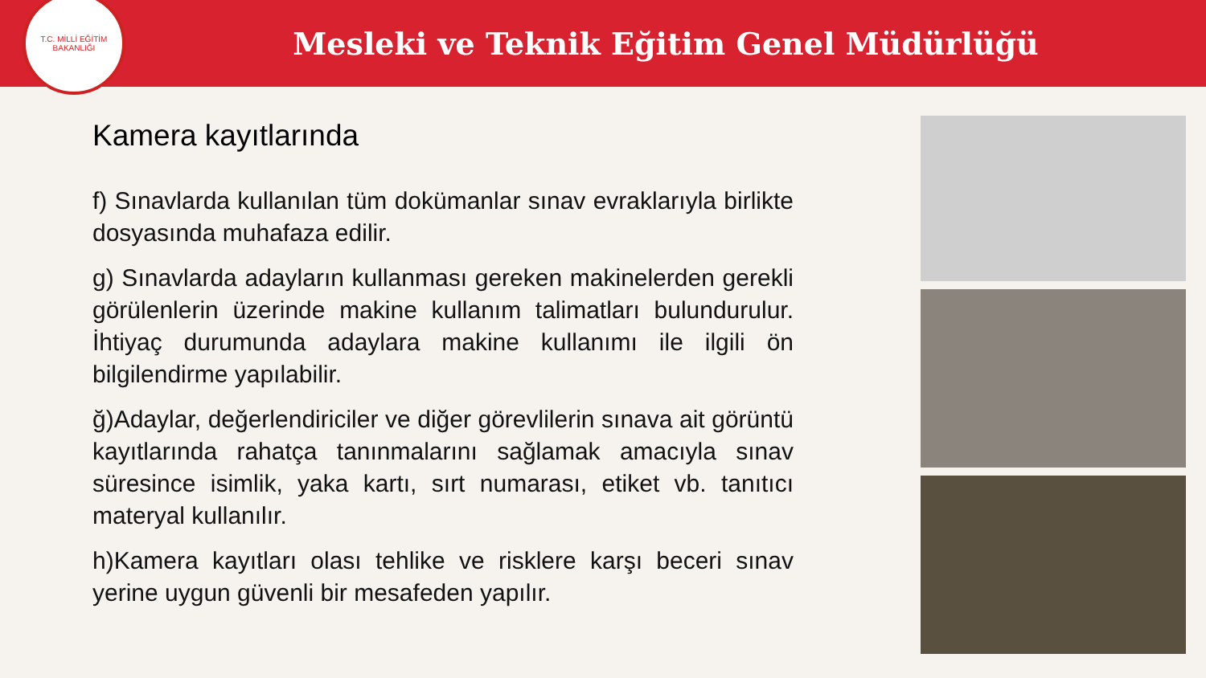T.C. MİLLİ EĞİTİM BAKANLIĞI
Mesleki ve Teknik Eğitim Genel Müdürlüğü
Kamera kayıtlarında
f) Sınavlarda kullanılan tüm dokümanlar sınav evraklarıyla birlikte dosyasında muhafaza edilir.
g) Sınavlarda adayların kullanması gereken makinelerden gerekli görülenlerin üzerinde makine kullanım talimatları bulundurulur. İhtiyaç durumunda adaylara makine kullanımı ile ilgili ön bilgilendirme yapılabilir.
ğ)Adaylar, değerlendiriciler ve diğer görevlilerin sınava ait görüntü kayıtlarında rahatça tanınmalarını sağlamak amacıyla sınav süresince isimlik, yaka kartı, sırt numarası, etiket vb. tanıtıcı materyal kullanılır.
h)Kamera kayıtları olası tehlike ve risklere karşı beceri sınav yerine uygun güvenli bir mesafeden yapılır.